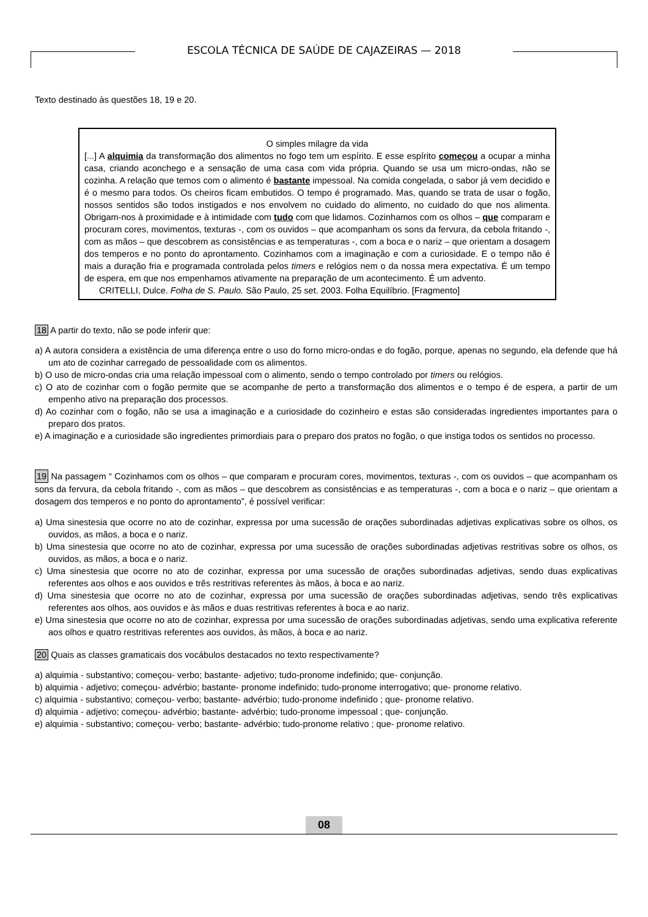ESCOLA TÉCNICA DE SAÚDE DE CAJAZEIRAS — 2018
Texto destinado às questões 18, 19 e 20.
O simples milagre da vida
[...] A alquimia da transformação dos alimentos no fogo tem um espírito. E esse espírito começou a ocupar a minha casa, criando aconchego e a sensação de uma casa com vida própria. Quando se usa um micro-ondas, não se cozinha. A relação que temos com o alimento é bastante impessoal. Na comida congelada, o sabor já vem decidido e é o mesmo para todos. Os cheiros ficam embutidos. O tempo é programado. Mas, quando se trata de usar o fogão, nossos sentidos são todos instigados e nos envolvem no cuidado do alimento, no cuidado do que nos alimenta. Obrigam-nos à proximidade e à intimidade com tudo com que lidamos. Cozinhamos com os olhos – que comparam e procuram cores, movimentos, texturas -, com os ouvidos – que acompanham os sons da fervura, da cebola fritando -, com as mãos – que descobrem as consistências e as temperaturas -, com a boca e o nariz – que orientam a dosagem dos temperos e no ponto do aprontamento. Cozinhamos com a imaginação e com a curiosidade. E o tempo não é mais a duração fria e programada controlada pelos timers e relógios nem o da nossa mera expectativa. É um tempo de espera, em que nos empenhamos ativamente na preparação de um acontecimento. É um advento.
CRITELLI, Dulce. Folha de S. Paulo. São Paulo, 25 set. 2003. Folha Equilíbrio. [Fragmento]
18 A partir do texto, não se pode inferir que:
a) A autora considera a existência de uma diferença entre o uso do forno micro-ondas e do fogão, porque, apenas no segundo, ela defende que há um ato de cozinhar carregado de pessoalidade com os alimentos.
b) O uso de micro-ondas cria uma relação impessoal com o alimento, sendo o tempo controlado por timers ou relógios.
c) O ato de cozinhar com o fogão permite que se acompanhe de perto a transformação dos alimentos e o tempo é de espera, a partir de um empenho ativo na preparação dos processos.
d) Ao cozinhar com o fogão, não se usa a imaginação e a curiosidade do cozinheiro e estas são consideradas ingredientes importantes para o preparo dos pratos.
e) A imaginação e a curiosidade são ingredientes primordiais para o preparo dos pratos no fogão, o que instiga todos os sentidos no processo.
19 Na passagem “ Cozinhamos com os olhos – que comparam e procuram cores, movimentos, texturas -, com os ouvidos – que acompanham os sons da fervura, da cebola fritando -, com as mãos – que descobrem as consistências e as temperaturas -, com a boca e o nariz – que orientam a dosagem dos temperos e no ponto do aprontamento”, é possível verificar:
a) Uma sinestesia que ocorre no ato de cozinhar, expressa por uma sucessão de orações subordinadas adjetivas explicativas sobre os olhos, os ouvidos, as mãos, a boca e o nariz.
b) Uma sinestesia que ocorre no ato de cozinhar, expressa por uma sucessão de orações subordinadas adjetivas restritivas sobre os olhos, os ouvidos, as mãos, a boca e o nariz.
c) Uma sinestesia que ocorre no ato de cozinhar, expressa por uma sucessão de orações subordinadas adjetivas, sendo duas explicativas referentes aos olhos e aos ouvidos e três restritivas referentes às mãos, à boca e ao nariz.
d) Uma sinestesia que ocorre no ato de cozinhar, expressa por uma sucessão de orações subordinadas adjetivas, sendo três explicativas referentes aos olhos, aos ouvidos e às mãos e duas restritivas referentes à boca e ao nariz.
e) Uma sinestesia que ocorre no ato de cozinhar, expressa por uma sucessão de orações subordinadas adjetivas, sendo uma explicativa referente aos olhos e quatro restritivas referentes aos ouvidos, às mãos, à boca e ao nariz.
20 Quais as classes gramaticais dos vocábulos destacados no texto respectivamente?
a) alquimia - substantivo; começou- verbo; bastante- adjetivo; tudo-pronome indefinido; que- conjunção.
b) alquimia - adjetivo; começou- advérbio; bastante- pronome indefinido; tudo-pronome interrogativo; que- pronome relativo.
c) alquimia - substantivo; começou- verbo; bastante- advérbio; tudo-pronome indefinido ; que- pronome relativo.
d) alquimia - adjetivo; começou- advérbio; bastante- advérbio; tudo-pronome impessoal ; que- conjunção.
e) alquimia - substantivo; começou- verbo; bastante- advérbio; tudo-pronome relativo ; que- pronome relativo.
08